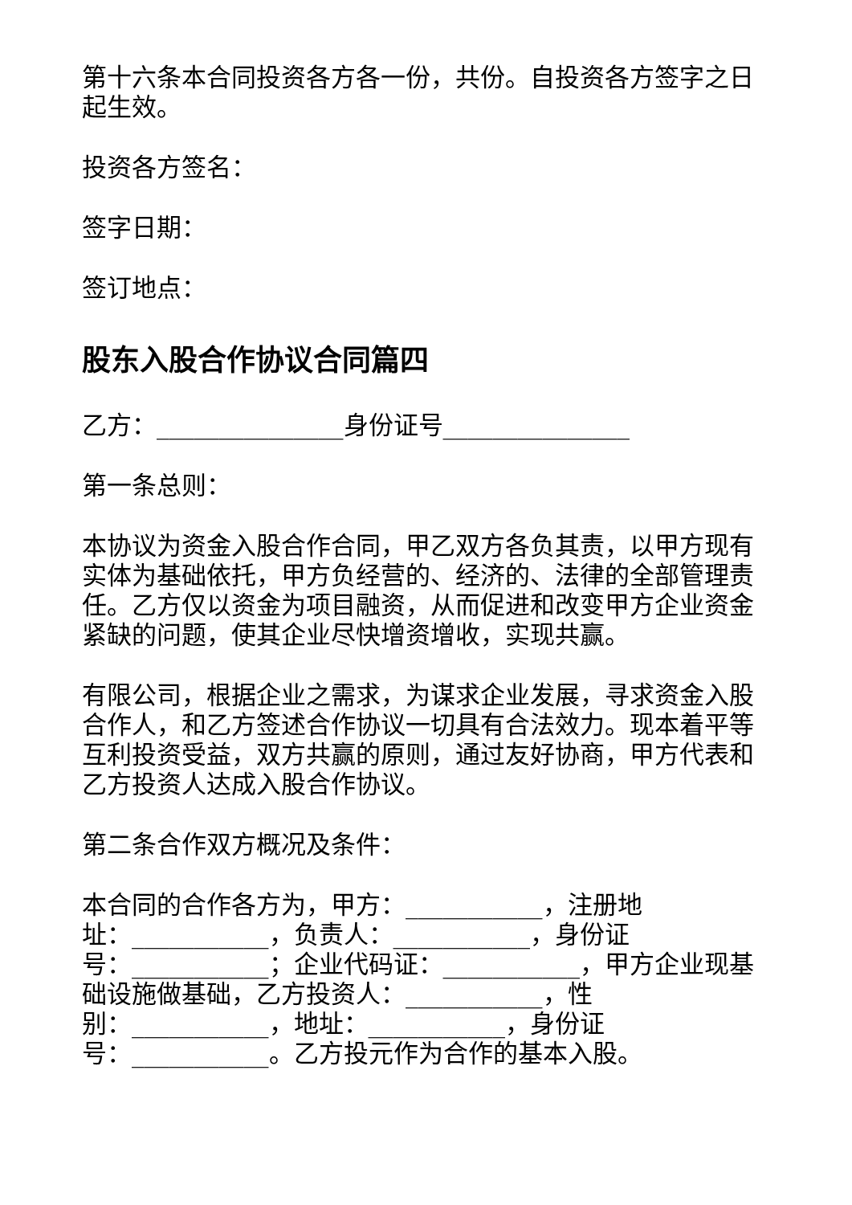第十六条本合同投资各方各一份，共份。自投资各方签字之日起生效。
投资各方签名：
签字日期：
签订地点：
股东入股合作协议合同篇四
乙方：_______________身份证号_______________
第一条总则：
本协议为资金入股合作合同，甲乙双方各负其责，以甲方现有实体为基础依托，甲方负经营的、经济的、法律的全部管理责任。乙方仅以资金为项目融资，从而促进和改变甲方企业资金紧缺的问题，使其企业尽快增资增收，实现共赢。
有限公司，根据企业之需求，为谋求企业发展，寻求资金入股合作人，和乙方签述合作协议一切具有合法效力。现本着平等互利投资受益，双方共赢的原则，通过友好协商，甲方代表和乙方投资人达成入股合作协议。
第二条合作双方概况及条件：
本合同的合作各方为，甲方：___________，注册地
址：___________，负责人：___________，身份证
号：___________；企业代码证：___________，甲方企业现基础设施做基础，乙方投资人：___________，性
别：___________，地址：___________，身份证
号：___________。乙方投元作为合作的基本入股。